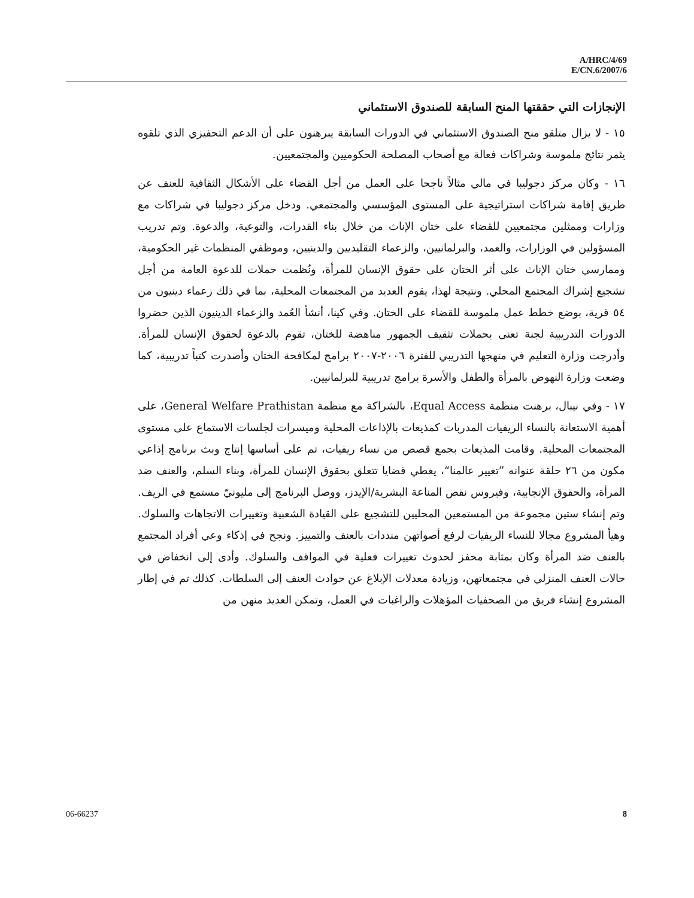A/HRC/4/69
E/CN.6/2007/6
الإنجازات التي حققتها المنح السابقة للصندوق الاستئماني
١٥ - لا يزال متلقو منح الصندوق الاستئماني في الدورات السابقة يبرهنون على أن الدعم التحفيزي الذي تلقوه يثمر نتائج ملموسة وشراكات فعالة مع أصحاب المصلحة الحكوميين والمجتمعيين.
١٦ - وكان مركز دجوليبا في مالي مثالاً ناجحا على العمل من أجل القضاء على الأشكال الثقافية للعنف عن طريق إقامة شراكات استراتيجية على المستوى المؤسسي والمجتمعي. ودخل مركز دجوليبا في شراكات مع وزارات وممثلين مجتمعيين للقضاء على ختان الإناث من خلال بناء القدرات، والتوعية، والدعوة. وتم تدريب المسؤولين في الوزارات، والعمد، والبرلمانيين، والزعماء التقليديين والدينيين، وموظفي المنظمات غير الحكومية، وممارسي ختان الإناث على أثر الختان على حقوق الإنسان للمرأة، ونُظمت حملات للدعوة العامة من أجل تشجيع إشراك المجتمع المحلي. ونتيجة لهذا، يقوم العديد من المجتمعات المحلية، بما في ذلك زعماء دينيون من ٥٤ قرية، بوضع خطط عمل ملموسة للقضاء على الختان. وفي كينا، أنشأ العُمد والزعماء الدينيون الذين حضروا الدورات التدريبية لجنة تعنى بحملات تثقيف الجمهور مناهضة للختان، تقوم بالدعوة لحقوق الإنسان للمرأة. وأدرجت وزارة التعليم في منهجها التدريبي للفترة ٢٠٠٦-٢٠٠٧ برامج لمكافحة الختان وأصدرت كتباً تدريبية، كما وضعت وزارة النهوض بالمرأة والطفل والأسرة برامج تدريبية للبرلمانيين.
١٧ - وفي نيبال، برهنت منظمة Equal Access، بالشراكة مع منظمة General Welfare Prathistan، على أهمية الاستعانة بالنساء الريفيات المدربات كمذيعات بالإذاعات المحلية وميسرات لجلسات الاستماع على مستوى المجتمعات المحلية. وقامت المذيعات بجمع قصص من نساء ريفيات، تم على أساسها إنتاج وبث برنامج إذاعي مكون من ٢٦ حلقة عنوانه ”تغيير عالمنا“، يغطي قضايا تتعلق بحقوق الإنسان للمرأة، وبناء السلم، والعنف ضد المرأة، والحقوق الإنجابية، وفيروس نقص المناعة البشرية/الإيدز، ووصل البرنامج إلى مليونيّ مستمع في الريف. وتم إنشاء ستين مجموعة من المستمعين المحليين للتشجيع على القيادة الشعبية وتغييرات الاتجاهات والسلوك. وهيأ المشروع مجالا للنساء الريفيات لرفع أصواتهن منددات بالعنف والتمييز. ونجح في إذكاء وعي أفراد المجتمع بالعنف ضد المرأة وكان بمثابة محفز لحدوث تغييرات فعلية في المواقف والسلوك. وأدى إلى انخفاض في حالات العنف المنزلي في مجتمعاتهن، وزيادة معدلات الإبلاغ عن حوادث العنف إلى السلطات. كذلك تم في إطار المشروع إنشاء فريق من الصحفيات المؤهلات والراغبات في العمل، وتمكن العديد منهن من
06-66237 8